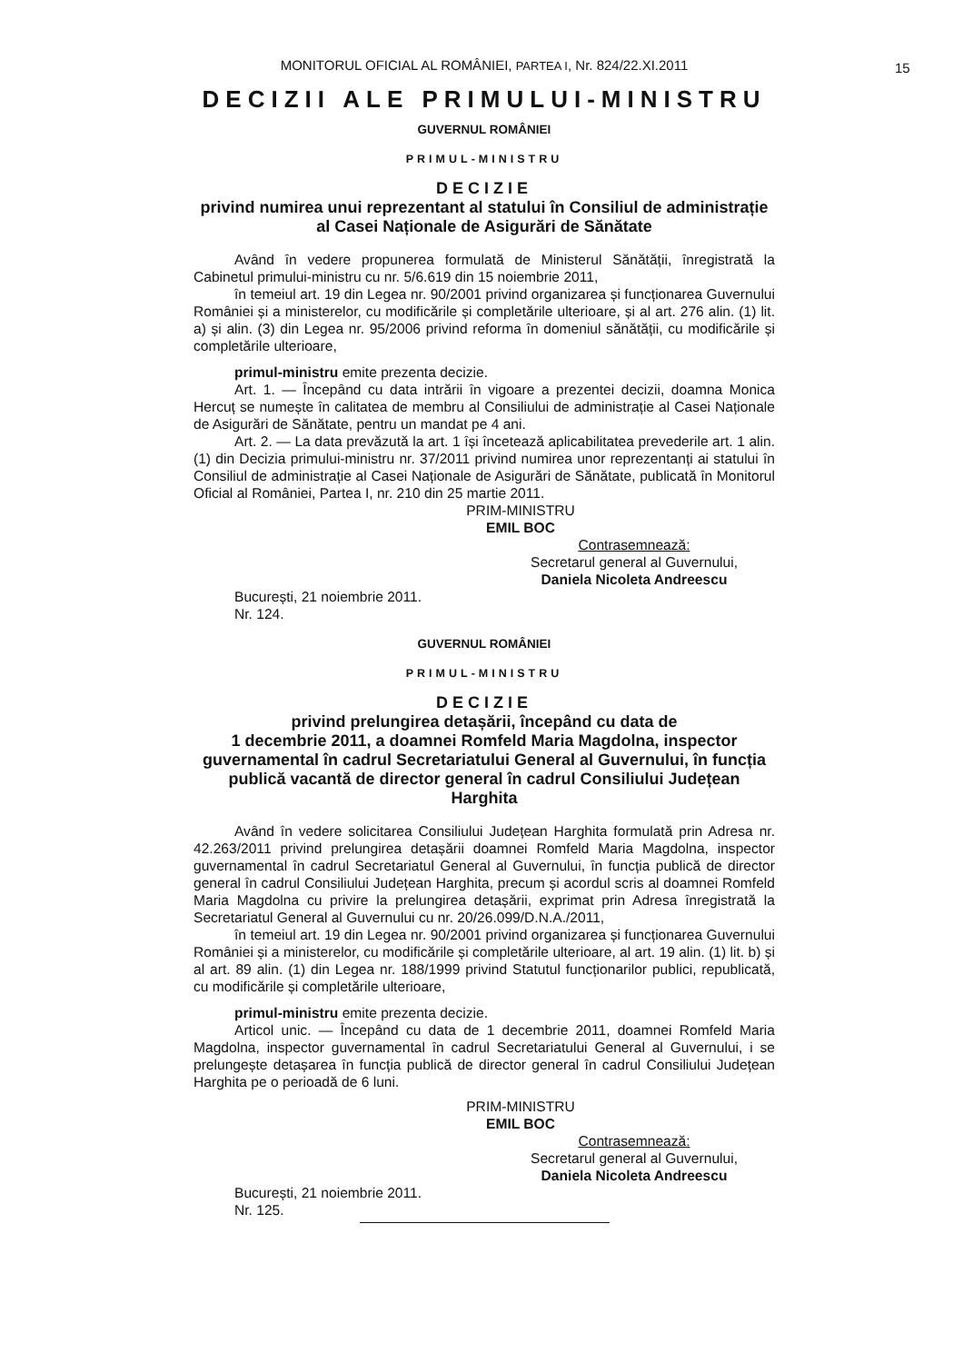15
MONITORUL OFICIAL AL ROMÂNIEI, PARTEA I, Nr. 824/22.XI.2011
DECIZII ALE PRIMULUI-MINISTRU
GUVERNUL ROMÂNIEI
PRIMUL-MINISTRU
DECIZIE
privind numirea unui reprezentant al statului în Consiliul de administrație al Casei Naționale de Asigurări de Sănătate
Având în vedere propunerea formulată de Ministerul Sănătății, înregistrată la Cabinetul primului-ministru cu nr. 5/6.619 din 15 noiembrie 2011,
în temeiul art. 19 din Legea nr. 90/2001 privind organizarea și funcționarea Guvernului României și a ministerelor, cu modificările și completările ulterioare, și al art. 276 alin. (1) lit. a) și alin. (3) din Legea nr. 95/2006 privind reforma în domeniul sănătății, cu modificările și completările ulterioare,
primul-ministru emite prezenta decizie.
Art. 1. — Începând cu data intrării în vigoare a prezentei decizii, doamna Monica Hercuț se numește în calitatea de membru al Consiliului de administrație al Casei Naționale de Asigurări de Sănătate, pentru un mandat pe 4 ani.
Art. 2. — La data prevăzută la art. 1 își încetează aplicabilitatea prevederile art. 1 alin. (1) din Decizia primului-ministru nr. 37/2011 privind numirea unor reprezentanți ai statului în Consiliul de administrație al Casei Naționale de Asigurări de Sănătate, publicată în Monitorul Oficial al României, Partea I, nr. 210 din 25 martie 2011.
PRIM-MINISTRU
EMIL BOC
Contrasemnează:
Secretarul general al Guvernului,
Daniela Nicoleta Andreescu
București, 21 noiembrie 2011.
Nr. 124.
GUVERNUL ROMÂNIEI
PRIMUL-MINISTRU
DECIZIE
privind prelungirea detașării, începând cu data de
1 decembrie 2011, a doamnei Romfeld Maria Magdolna, inspector guvernamental în cadrul Secretariatului General al Guvernului, în funcția publică vacantă de director general în cadrul Consiliului Județean Harghita
Având în vedere solicitarea Consiliului Județean Harghita formulată prin Adresa nr. 42.263/2011 privind prelungirea detașării doamnei Romfeld Maria Magdolna, inspector guvernamental în cadrul Secretariatul General al Guvernului, în funcția publică de director general în cadrul Consiliului Județean Harghita, precum și acordul scris al doamnei Romfeld Maria Magdolna cu privire la prelungirea detașării, exprimat prin Adresa înregistrată la Secretariatul General al Guvernului cu nr. 20/26.099/D.N.A./2011,
în temeiul art. 19 din Legea nr. 90/2001 privind organizarea și funcționarea Guvernului României și a ministerelor, cu modificările și completările ulterioare, al art. 19 alin. (1) lit. b) și al art. 89 alin. (1) din Legea nr. 188/1999 privind Statutul funcționarilor publici, republicată, cu modificările și completările ulterioare,
primul-ministru emite prezenta decizie.
Articol unic. — Începând cu data de 1 decembrie 2011, doamnei Romfeld Maria Magdolna, inspector guvernamental în cadrul Secretariatului General al Guvernului, i se prelungește detașarea în funcția publică de director general în cadrul Consiliului Județean Harghita pe o perioadă de 6 luni.
PRIM-MINISTRU
EMIL BOC
Contrasemnează:
Secretarul general al Guvernului,
Daniela Nicoleta Andreescu
București, 21 noiembrie 2011.
Nr. 125.